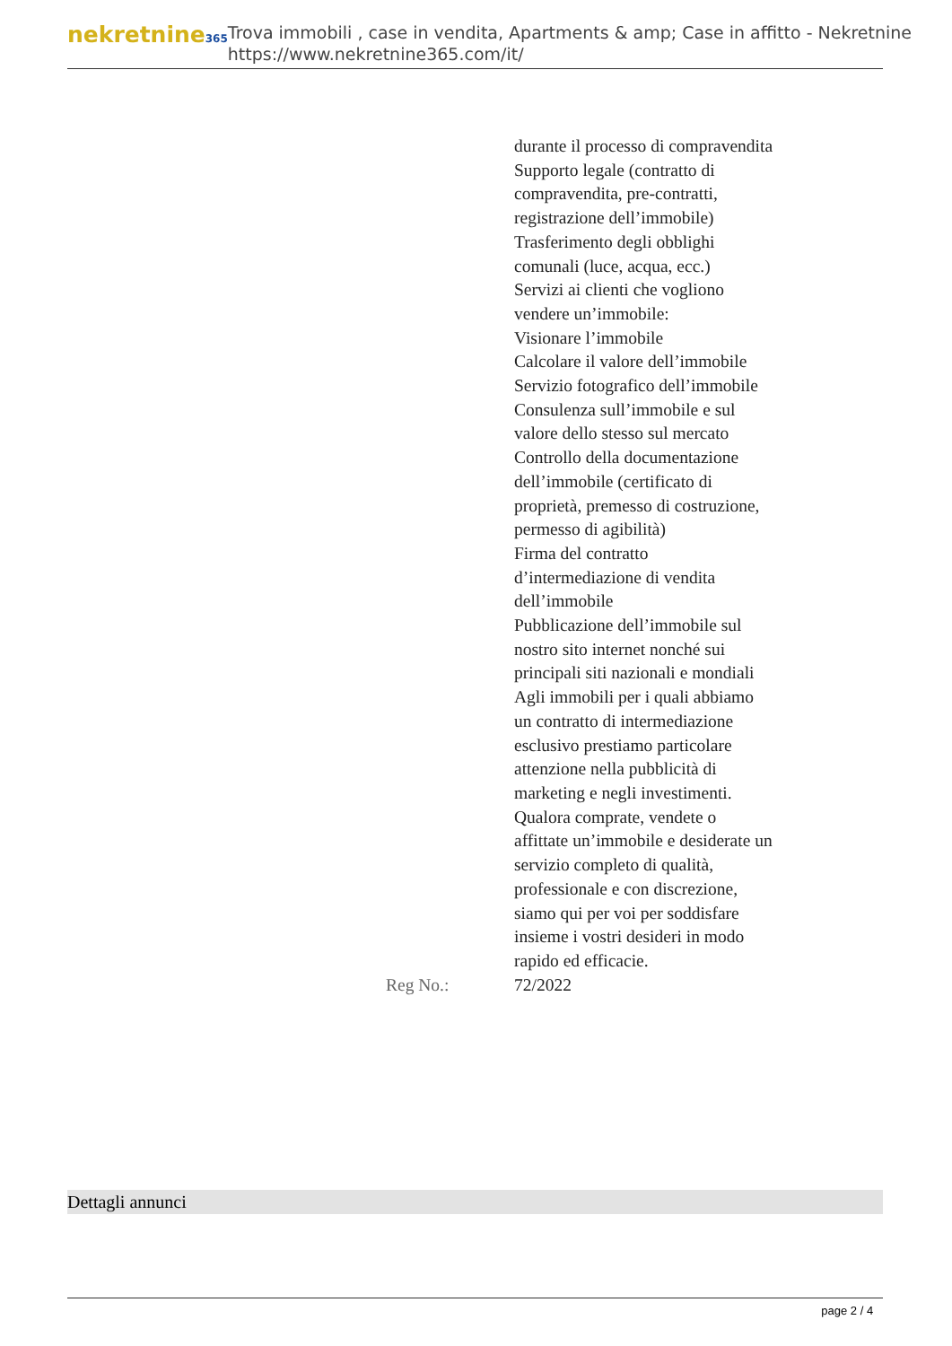nekretnine365
Trova immobili , case in vendita, Apartments & amp; Case in affitto - Nekretnine
https://www.nekretnine365.com/it/
durante il processo di compravendita
Supporto legale (contratto di compravendita, pre-contratti, registrazione dell’immobile)
Trasferimento degli obblighi comunali (luce, acqua, ecc.)
Servizi ai clienti che vogliono vendere un’immobile:
Visionare l’immobile
Calcolare il valore dell’immobile
Servizio fotografico dell’immobile
Consulenza sull’immobile e sul valore dello stesso sul mercato
Controllo della documentazione dell’immobile (certificato di proprietà, premesso di costruzione, permesso di agibilità)
Firma del contratto d’intermediazione di vendita dell’immobile
Pubblicazione dell’immobile sul nostro sito internet nonché sui principali siti nazionali e mondiali
Agli immobili per i quali abbiamo un contratto di intermediazione esclusivo prestiamo particolare attenzione nella pubblicità di marketing e negli investimenti.
Qualora comprate, vendete o affittate un’immobile e desiderate un servizio completo di qualità, professionale e con discrezione, siamo qui per voi per soddisfare insieme i vostri desideri in modo rapido ed efficacie.
Reg No.: 72/2022
Dettagli annunci
page 2 / 4